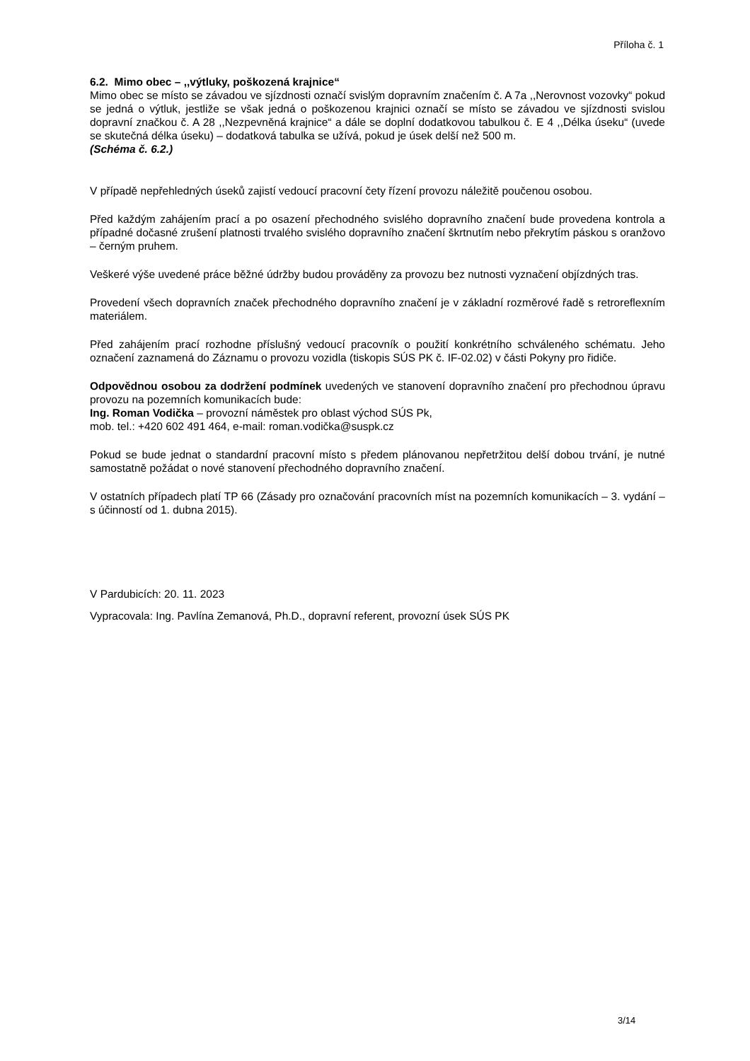Příloha č. 1
6.2. Mimo obec – ,,výtluky, poškozená krajnice“
Mimo obec se místo se závadou ve sjízdnosti označí svislým dopravním značením č. A 7a ,,Nerovnost vozovky“ pokud se jedná o výtluk, jestliže se však jedná o poškozenou krajnici označí se místo se závadou ve sjízdnosti svislou dopravní značkou č. A 28 ,,Nezpevněná krajnice“ a dále se doplní dodatkovou tabulkou č. E 4 ,,Délka úseku“ (uvede se skutečná délka úseku) – dodatková tabulka se užívá, pokud je úsek delší než 500 m.
(Schéma č. 6.2.)
V případě nepřehledných úseků zajistí vedoucí pracovní čety řízení provozu náležitě poučenou osobou.
Před každým zahájením prací a po osazení přechodného svislého dopravního značení bude provedena kontrola a případné dočasné zrušení platnosti trvalého svislého dopravního značení škrtnutím nebo překrytím páskou s oranžovo – černým pruhem.
Veškeré výše uvedené práce běžné údržby budou prováděny za provozu bez nutnosti vyznačení objízdných tras.
Provedení všech dopravních značek přechodného dopravního značení je v základní rozměrové řadě s retroreflexním materiálem.
Před zahájením prací rozhodne příslušný vedoucí pracovník o použití konkrétního schváleného schématu. Jeho označení zaznamená do Záznamu o provozu vozidla (tiskopis SÚS PK č. IF-02.02) v části Pokyny pro řidiče.
Odpovědnou osobou za dodržení podmínek uvedených ve stanovení dopravního značení pro přechodnou úpravu provozu na pozemních komunikacích bude:
Ing. Roman Vodička – provozní náměstek pro oblast východ SÚS Pk,
mob. tel.: +420 602 491 464, e-mail: roman.vodička@suspk.cz
Pokud se bude jednat o standardní pracovní místo s předem plánovanou nepřetržitou delší dobou trvání, je nutné samostatně požádat o nové stanovení přechodného dopravního značení.
V ostatních případech platí TP 66 (Zásady pro označování pracovních míst na pozemních komunikacích – 3. vydání – s účinností od 1. dubna 2015).
V Pardubicích: 20. 11. 2023
Vypracovala: Ing. Pavlína Zemanová, Ph.D., dopravní referent, provozní úsek SÚS PK
3/14